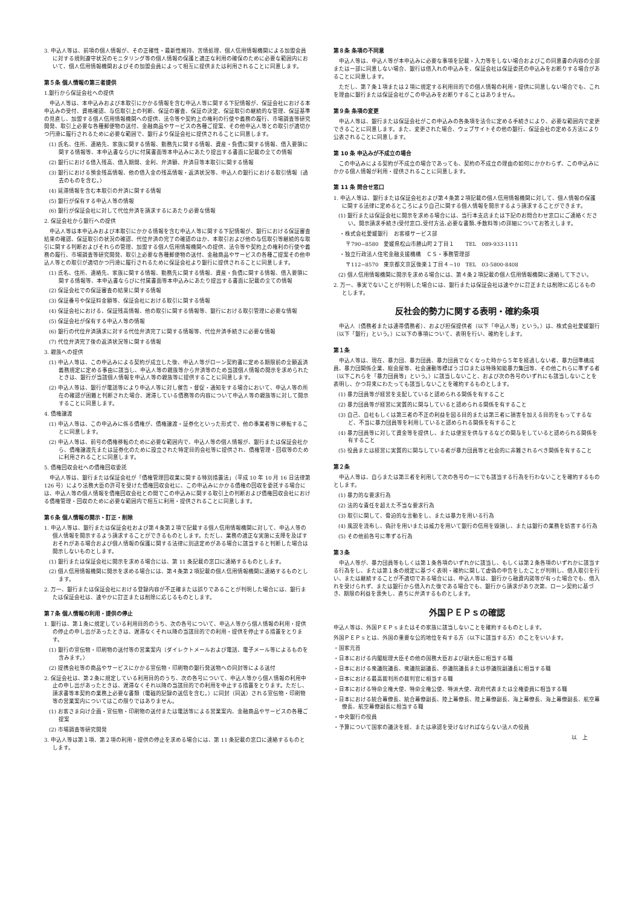3. 申込人等は、前項の個人情報が、その正確性・最新性維持、苦情処理、個人信用情報機関による加盟会員に対する規則遵守状況のモニタリング等の個人情報の保護と適正な利用の確保のために必要な範囲内において、個人信用情報機関およびその加盟会員によって相互に提供または利用されることに同意します。
第５条 個人情報の第三者提供
1.銀行から保証会社への提供
申込人等は、本申込みおよび本取引にかかる情報を含む申込人等に関する下記情報が、保証会社における本申込みの受付、資格確認、与信取引上の判断、保証の審査、保証の決定、保証取引の継続的な管理、保証基準の見直し、加盟する個人信用情報機関への提供、法令等や契約上の権利の行使や義務の履行、市場調査等研究開発、取引上必要な各種郵便物の送付、金融商品やサービスの各種ご提案、その他申込人等との取引が適切かつ円滑に履行されるために必要な範囲で、銀行より保証会社に提供されることに同意します。
(1) 氏名、住所、連絡先、家族に関する情報、勤務先に関する情報、資産・負債に関する情報、借入要領に関する情報等、本申込書ならびに付属書面等本申込みにあたり提出する書面に記載の全ての情報
(2) 銀行における借入残高、借入期間、金利、弁済額、弁済日等本取引に関する情報
(3) 銀行における預金残高情報、他の借入金の残高情報・返済状況等、申込人の銀行における取引情報（過去のものを含む。）
(4) 延滞情報を含む本取引の弁済に関する情報
(5) 銀行が保有する申込人等の情報
(6) 銀行が保証会社に対して代位弁済を請求するにあたり必要な情報
2. 保証会社から銀行への提供
申込人等は本申込みおよび本取引にかかる情報を含む申込人等に関する下記情報が、銀行における保証審査結果の確認、保証取引の状況の確認、代位弁済の完了の確認のほか、本取引および他の与信取引等継続的な取引に関する判断およびそれらの管理、加盟する個人信用情報機関への提供、法令等や契約上の権利の行使や義務の履行、市場調査等研究開発、取引上必要な各種郵便物の送付、金融商品やサービスの各種ご提案その他申込人等との取引が適切かつ円滑に履行されるために保証会社より銀行に提供されることに同意します。
(1) 氏名、住所、連絡先、家族に関する情報、勤務先に関する情報、資産・負債に関する情報、借入要領に関する情報等、本申込書ならびに付属書面等本申込みにあたり提出する書面に記載の全ての情報
(2) 保証会社での保証審査の結果に関する情報
(3) 保証番号や保証料金額等、保証会社における取引に関する情報
(4) 保証会社における、保証残高情報、他の取引に関する情報等、銀行における取引管理に必要な情報
(5) 保証会社が保有する申込人等の情報
(6) 銀行の代位弁済請求に対する代位弁済完了に関する情報等、代位弁済手続きに必要な情報
(7) 代位弁済完了後の返済状況等に関する情報
3. 親族への提供
(1) 申込人等は、この申込みによる契約が成立した後、申込人等がローン契約書に定める期限前の全額返済義務規定に定める事由に該当し、申込人等の親族等から弁済等のため当該個人情報の開示を求められたときは、銀行が当該個人情報を申込人等の親族等に提供することに同意します。
(2) 申込人等は、銀行が電話等により申込人等に対し催告・督促・通知をする場合において、申込人等の所在の確認が困難と判断された場合、遅滞している債務等の内容について申込人等の親族等に対して開示することに同意します。
4. 債権譲渡
(1) 申込人等は、この申込みに係る債権が、債権譲渡・証券化といった形式で、他の事業者等に移転することに同意します。
(2) 申込人等は、前号の債権移転のために必要な範囲内で、申込人等の個人情報が、銀行または保証会社から、債権譲渡先または証券化のために設立された特定目的会社等に提供され、債権管理・回収等のために利用されることに同意します。
5. 債権回収会社への債権回収委託
申込人等は、銀行または保証会社が「債権管理回収業に関する特別措置法」（平成 10 年 10 月 16 日法律第 126 号）により法務大臣の許可を受けた債権回収会社に、この申込みにかかる債権の回収を委託する場合には、申込人等の個人情報を債権回収会社との間でこの申込みに関する取引上の判断および債権回収会社における債権管理・回収のために必要な範囲内で相互に利用・提供されることに同意します。
第６条 個人情報の開示・訂正・削除
1. 申込人等は、銀行または保証会社および第４条第２項で記載する個人信用情報機関に対して、申込人等の個人情報を開示するよう請求することができるものとします。ただし、業務の適正な実施に支障を及ぼすおそれがある場合および個人情報の保護に関する法律に別途定めがある場合に該当すると判断した場合は開示しないものとします。
(1) 銀行または保証会社に開示を求める場合には、第 11 条記載の窓口に連絡するものとします。
(2) 個人信用情報機関に開示を求める場合には、第４条第２項記載の個人信用情報機関に連絡するものとします。
2. 万一、銀行または保証会社における登録内容が不正確または誤りであることが判明した場合には、銀行または保証会社は、速やかに訂正または削除に応じるものとします。
第７条 個人情報の利用・提供の停止
1. 銀行は、第１条に規定している利用目的のうち、次の各号について、申込人等から個人情報の利用・提供の停止の申し出があったときは、遅滞なくそれ以降の当該目的での利用・提供を停止する措置をとります。
(1) 銀行の宣伝物・印刷物の送付等の営業案内（ダイレクトメールおよび電話、電子メール等によるものを含みます。）
(2) 提携会社等の商品やサービスにかかる宣伝物・印刷物の銀行発送物への同封等による送付
2. 保証会社は、第２条に規定している利用目的のうち、次の各号について、申込人等から個人情報の利用中止の申し出があったときは、遅滞なくそれ以降の当該目的での利用を中止する措置をとります。ただし、請求書等本契約の業務上必要な書類（電磁的記録の送信を含む。）に同封（同送）される宣伝物・印刷物等の営業案内についてはこの限りではありません。
(1) お客さま向け企画・宣伝物・印刷物の送付または電話等による営業案内、金融商品やサービスの各種ご提案
(2) 市場調査等研究開発
3. 申込人等は第１項、第２項の利用・提供の停止を求める場合には、第 11 条記載の窓口に連絡するものとします。
第８条 条項の不同意
申込人等は、申込人等が本申込みに必要な事項を記載・入力等をしない場合およびこの同意書の内容の全部またはー部に同意しない場合、銀行は借入れの申込みを、保証会社は保証委託の申込みをお断りする場合があることに同意します。
ただし、第７条１項または２項に規定する利用目的での個人情報の利用・提供に同意しない場合でも、これを理由に銀行または保証会社がこの申込みをお断りすることはありません。
第９条 条項の変更
申込人等は、銀行または保証会社がこの申込みの各条項を法令に定める手続きにより、必要な範囲内で変更できることに同意します。また、変更された場合、ウェブサイトその他の銀行、保証会社の定める方法により公表されることに同意します。
第 10 条 申込みが不成立の場合
この申込みによる契約が不成立の場合であっても、契約の不成立の理由の如何にかかわらず、この申込みにかかる個人情報が利用・提供されることに同意します。
第 11 条 問合せ窓口
1. 申込人等は、銀行または保証会社および第４条第２項記載の個人信用情報機関に対して、個人情報の保護に関する法律に定めるところにより自己に関する個人情報を開示するよう請求することができます。
(1) 銀行または保証会社に開示を求める場合には、当行本支店または下記のお問合わせ窓口にご連絡ください。開示請求手続き(受付窓口､受付方法､必要な書類､手数料等)の詳細についてお答えします。
・株式会社愛媛銀行　お客様サービス部
〒790−8580　愛媛県松山市勝山町２丁目１　　TEL　089-933-1111
・独立行政法人住宅金融支援機構　ＣＳ・事務管理部
〒112−8570　東京都文京区後楽１丁目４−10　TEL　03-5800-8408
(2) 個人信用情報機関に開示を求める場合には、第４条２項記載の個人信用情報機関に連絡して下さい。
2. 万一、事実でないことが判明した場合には、銀行または保証会社は速やかに訂正または削除に応じるものとします。
反社会的勢力に関する表明・確約条項
申込人（債務者または連帯債務者）、および担保提供者（以下「申込人等」という。）は、株式会社愛媛銀行（以下「銀行」という。）に以下の事項について、表明を行い、確約をします。
第１条
申込人等は、現在、暴力団、暴力団員、暴力団員でなくなった時から５年を経過しない者、暴力団準構成員、暴力団関係企業、総会屋等、社会運動等標ぼうゴロまたは特殊知能暴力集団等、その他これらに準ずる者（以下これらを「暴力団員等」という。）に該当しないこと、および次の各号のいずれにも該当しないことを表明し、かつ将来にわたっても該当しないことを確約するものとします。
(1) 暴力団員等が経営を支配していると認められる関係を有すること
(2) 暴力団員等が経営に実質的に関与していると認められる関係を有すること
(3) 自己、自社もしくは第三者の不正の利益を図る目的または第三者に損害を加える目的をもってするなど、不当に暴力団員等を利用していると認められる関係を有すること
(4) 暴力団員等に対して資金等を提供し、または便宜を供与するなどの関与をしていると認められる関係を有すること
(5) 役員または経営に実質的に関与している者が暴力団員等と社会的に非難されるべき関係を有すること
第２条
申込人等は、自らまたは第三者を利用して次の各号の一にでも該当する行為を行わないことを確約するものとします。
(1) 暴力的な要求行為
(2) 法的な責任を超えた不当な要求行為
(3) 取引に関して、脅迫的な言動をし、または暴力を用いる行為
(4) 風説を流布し、偽計を用いまたは威力を用いて銀行の信用を毀損し、または銀行の業務を妨害する行為
(5) その他前各号に準ずる行為
第３条
申込人等が、暴力団員等もしくは第１条各項のいずれかに該当し、もしくは第２条各項のいずれかに該当する行為をし、または第１条の規定に基づく表明・確約に関して虚偽の申告をしたことが判明し、借入取引を行い、または継続することが不適切である場合には、申込人等は、銀行から融資内諾等が有った場合でも、借入れを受けられず、または銀行から借入れた後である場合でも、銀行から請求があり次第、ローン契約に基づき、期限の利益を喪失し、直ちに弁済するものとします。
外国ＰＥＰｓの確認
申込人等は、外国ＰＥＰｓまたはその家族に該当しないことを確約するものとします。
外国ＰＥＰｓとは、外国の重要な公的地位を有する方（以下に該当する方）のことをいいます。
・国家元首
・日本における内閣総理大臣その他の国務大臣および副大臣に相当する職
・日本における衆議院議長、衆議院副議長、参議院議長または参議院副議長に相当する職
・日本における最高裁判所の裁判官に相当する職
・日本における特命全権大使、特命全権公使、特派大使、政府代表または全権委員に相当する職
・日本における統合幕僚長、統合幕僚副長、陸上幕僚長、陸上幕僚副長、海上幕僚長、海上幕僚副長、航空幕僚長、航空幕僚副長に相当する職
・中央銀行の役員
・予算について国家の議決を経、または承認を受けなければならない法人の役員
以　上